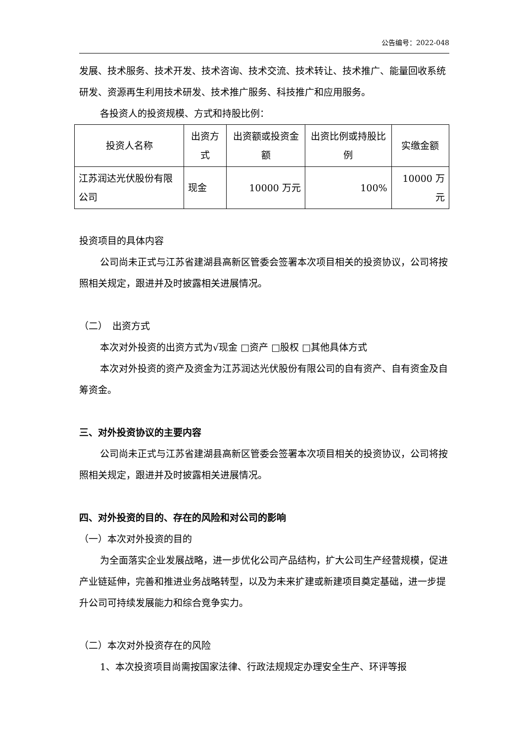公告编号：2022-048
发展、技术服务、技术开发、技术咨询、技术交流、技术转让、技术推广、能量回收系统研发、资源再生利用技术研发、技术推广服务、科技推广和应用服务。
各投资人的投资规模、方式和持股比例：
| 投资人名称 | 出资方式 | 出资额或投资金额 | 出资比例或持股比例 | 实缴金额 |
| 江苏润达光伏股份有限公司 | 现金 | 10000 万元 | 100% | 10000 万元 |
投资项目的具体内容
公司尚未正式与江苏省建湖县高新区管委会签署本次项目相关的投资协议，公司将按照相关规定，跟进并及时披露相关进展情况。
（二）　出资方式
本次对外投资的出资方式为√现金 □资产 □股权 □其他具体方式
本次对外投资的资产及资金为江苏润达光伏股份有限公司的自有资产、自有资金及自筹资金。
三、对外投资协议的主要内容
公司尚未正式与江苏省建湖县高新区管委会签署本次项目相关的投资协议，公司将按照相关规定，跟进并及时披露相关进展情况。
四、对外投资的目的、存在的风险和对公司的影响
（一）本次对外投资的目的
为全面落实企业发展战略，进一步优化公司产品结构，扩大公司生产经营规模，促进产业链延伸，完善和推进业务战略转型，以及为未来扩建或新建项目奠定基础，进一步提升公司可持续发展能力和综合竞争实力。
（二）本次对外投资存在的风险
1、本次投资项目尚需按国家法律、行政法规规定办理安全生产、环评等报